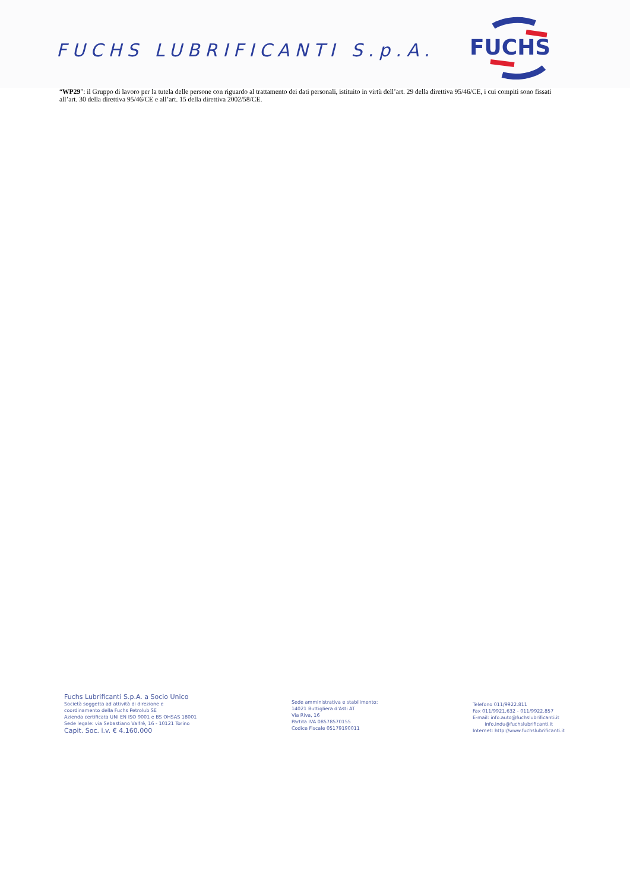FUCHS LUBRIFICANTI S.p.A.
FUCHS
“WP29”: il Gruppo di lavoro per la tutela delle persone con riguardo al trattamento dei dati personali, istituito in virtù dell’art. 29 della direttiva 95/46/CE, i cui compiti sono fissati all’art. 30 della direttiva 95/46/CE e all’art. 15 della direttiva 2002/58/CE.
Fuchs Lubrificanti S.p.A. a Socio Unico
Società soggetta ad attività di direzione e
coordinamento della Fuchs Petrolub SE
Azienda certificata UNI EN ISO 9001 e BS OHSAS 18001
Sede legale: via Sebastiano Valfrè, 16 - 10121 Torino
Capit. Soc. i.v. € 4.160.000
Sede amministrativa e stabilimento:
14021 Buttigliera d'Asti AT
Via Riva, 16
Partita IVA 08578570155
Codice Fiscale 05179190011
Telefono 011/9922.811
Fax 011/9921.632 - 011/9922.857
E-mail: info.auto@fuchslubrificanti.it
info.indu@fuchslubrificanti.it
Internet: http://www.fuchslubrificanti.it